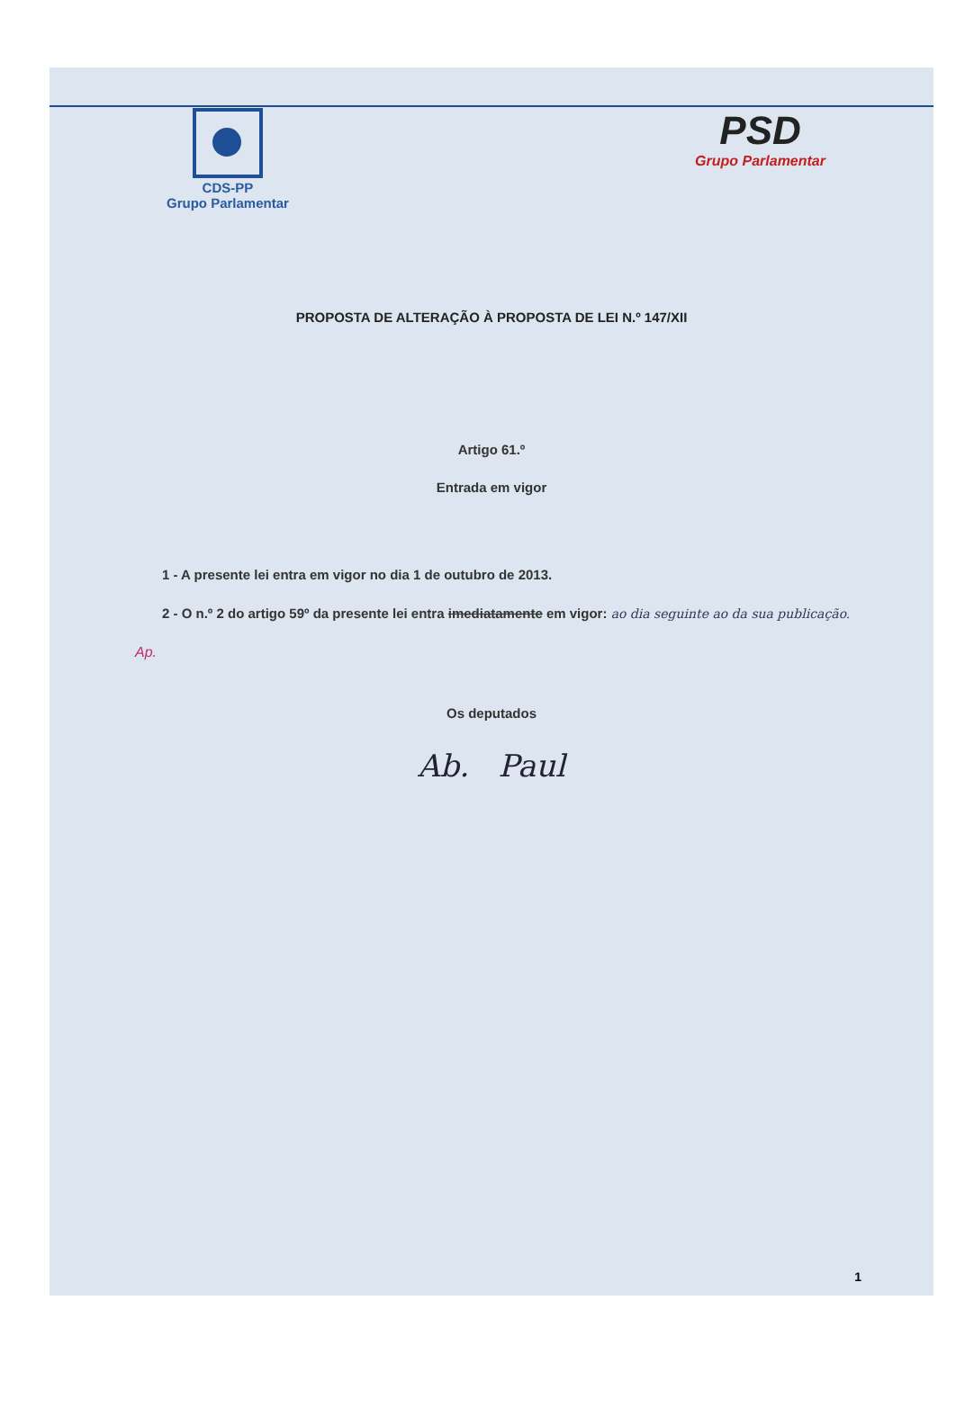CDS-PP
Grupo Parlamentar
PSD
Grupo Parlamentar
PROPOSTA DE ALTERAÇÃO À PROPOSTA DE LEI N.º 147/XII
Artigo 61.º
Entrada em vigor
1 - A presente lei entra em vigor no dia 1 de outubro de 2013.
2 - O n.º 2 do artigo 59º da presente lei entra imediatamente em vigor: ao dia seguinte ao da sua publicação.
Ap.
Os deputados
Ab. Paul
1